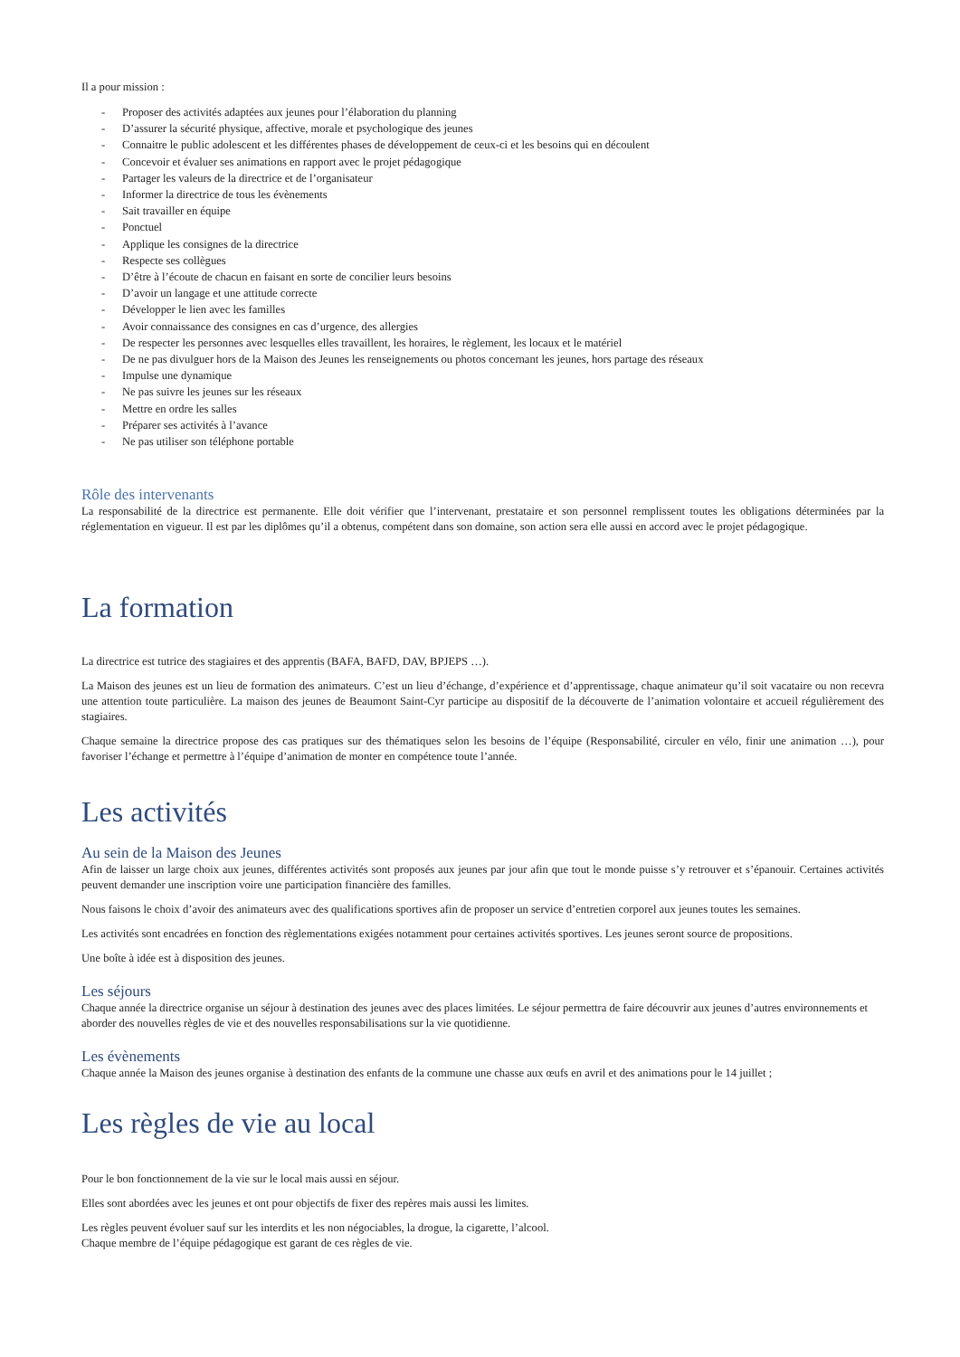Il a pour mission :
- Proposer des activités adaptées aux jeunes pour l’élaboration du planning
- D’assurer la sécurité physique, affective, morale et psychologique des jeunes
- Connaitre le public adolescent et les différentes phases de développement de ceux-ci et les besoins qui en découlent
- Concevoir et évaluer ses animations en rapport avec le projet pédagogique
- Partager les valeurs de la directrice et de l’organisateur
- Informer la directrice de tous les évènements
- Sait travailler en équipe
- Ponctuel
- Applique les consignes de la directrice
- Respecte ses collègues
- D’être à l’écoute de chacun en faisant en sorte de concilier leurs besoins
- D’avoir un langage et une attitude correcte
- Développer le lien avec les familles
- Avoir connaissance des consignes en cas d’urgence, des allergies
- De respecter les personnes avec lesquelles elles travaillent, les horaires, le règlement, les locaux et le matériel
- De ne pas divulguer hors de la Maison des Jeunes les renseignements ou photos concernant les jeunes, hors partage des réseaux
- Impulse une dynamique
- Ne pas suivre les jeunes sur les réseaux
- Mettre en ordre les salles
- Préparer ses activités à l’avance
- Ne pas utiliser son téléphone portable
Rôle des intervenants
La responsabilité de la directrice est permanente. Elle doit vérifier que l’intervenant, prestataire et son personnel remplissent toutes les obligations déterminées par la réglementation en vigueur. Il est par les diplômes qu’il a obtenus, compétent dans son domaine, son action sera elle aussi en accord avec le projet pédagogique.
La formation
La directrice est tutrice des stagiaires et des apprentis (BAFA, BAFD, DAV, BPJEPS …).
La Maison des jeunes est un lieu de formation des animateurs. C’est un lieu d’échange, d’expérience et d’apprentissage, chaque animateur qu’il soit vacataire ou non recevra une attention toute particulière. La maison des jeunes de Beaumont Saint-Cyr participe au dispositif de la découverte de l’animation volontaire et accueil régulièrement des stagiaires.
Chaque semaine la directrice propose des cas pratiques sur des thématiques selon les besoins de l’équipe (Responsabilité, circuler en vélo, finir une animation …), pour favoriser l’échange et permettre à l’équipe d’animation de monter en compétence toute l’année.
Les activités
Au sein de la Maison des Jeunes
Afin de laisser un large choix aux jeunes, différentes activités sont proposés aux jeunes par jour afin que tout le monde puisse s’y retrouver et s’épanouir. Certaines activités peuvent demander une inscription voire une participation financière des familles.
Nous faisons le choix d’avoir des animateurs avec des qualifications sportives afin de proposer un service d’entretien corporel aux jeunes toutes les semaines.
Les activités sont encadrées en fonction des règlementations exigées notamment pour certaines activités sportives. Les jeunes seront source de propositions.
Une boîte à idée est à disposition des jeunes.
Les séjours
Chaque année la directrice organise un séjour à destination des jeunes avec des places limitées. Le séjour permettra de faire découvrir aux jeunes d’autres environnements et aborder des nouvelles règles de vie et des nouvelles responsabilisations sur la vie quotidienne.
Les évènements
Chaque année la Maison des jeunes organise à destination des enfants de la commune une chasse aux œufs en avril et des animations pour le 14 juillet ;
Les règles de vie au local
Pour le bon fonctionnement de la vie sur le local mais aussi en séjour.
Elles sont abordées avec les jeunes et ont pour objectifs de fixer des repères mais aussi les limites.
Les règles peuvent évoluer sauf sur les interdits et les non négociables, la drogue, la cigarette, l’alcool.
Chaque membre de l’équipe pédagogique est garant de ces règles de vie.